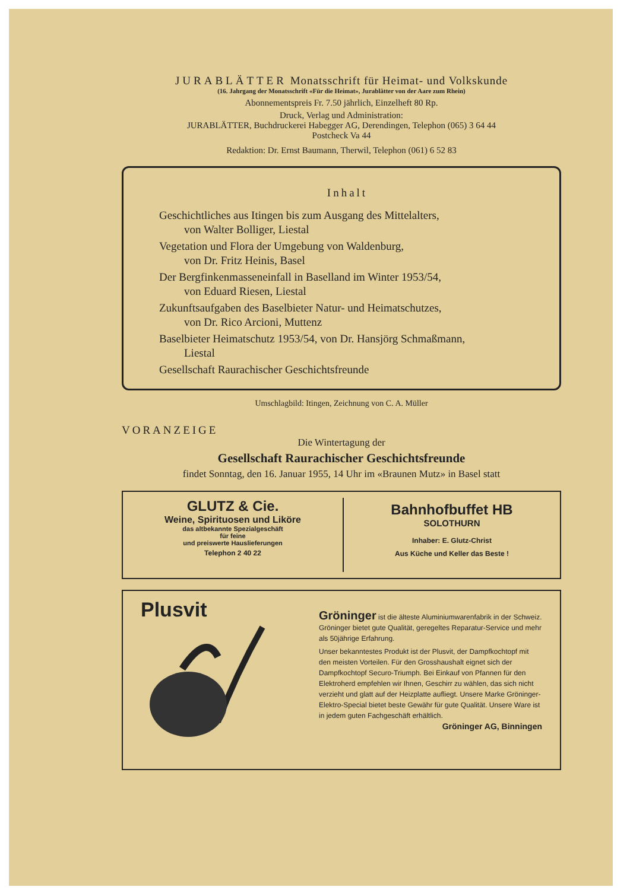JURABLÄTTER Monatsschrift für Heimat- und Volkskunde
(16. Jahrgang der Monatsschrift «Für die Heimat», Jurablätter von der Aare zum Rhein)
Abonnementspreis Fr. 7.50 jährlich, Einzelheft 80 Rp.
Druck, Verlag und Administration:
JURABLÄTTER, Buchdruckerei Habegger AG, Derendingen, Telephon (065) 3 64 44
Postcheck Va 44
Redaktion: Dr. Ernst Baumann, Therwil, Telephon (061) 6 52 83
Inhalt
Geschichtliches aus Itingen bis zum Ausgang des Mittelalters,
von Walter Bolliger, Liestal
Vegetation und Flora der Umgebung von Waldenburg,
von Dr. Fritz Heinis, Basel
Der Bergfinkenmasseneinfall in Baselland im Winter 1953/54,
von Eduard Riesen, Liestal
Zukunftsaufgaben des Baselbieter Natur- und Heimatschutzes,
von Dr. Rico Arcioni, Muttenz
Baselbieter Heimatschutz 1953/54, von Dr. Hansjörg Schmaßmann,
Liestal
Gesellschaft Raurachischer Geschichtsfreunde
Umschlagbild: Itingen, Zeichnung von C. A. Müller
VORANZEIGE
Die Wintertagung der
Gesellschaft Raurachischer Geschichtsfreunde
findet Sonntag, den 16. Januar 1955, 14 Uhr im «Braunen Mutz» in Basel statt
GLUTZ & Cie.
Weine, Spirituosen und Liköre
das altbekannte Spezialgeschäft
für feine
und preiswerte Hauslieferungen
Telephon 2 40 22
Bahnhofbuffet HB
SOLOTHURN
Inhaber: E. Glutz-Christ
Aus Küche und Keller das Beste !
Plusvit
Gröninger ist die älteste Aluminiumwarenfabrik in der Schweiz. Gröninger bietet gute Qualität, geregeltes Reparatur-Service und mehr als 50jährige Erfahrung.
Unser bekanntestes Produkt ist der Plusvit, der Dampfkochtopf mit den meisten Vorteilen. Für den Grosshaushalt eignet sich der Dampfkochtopf Securo-Triumph. Bei Einkauf von Pfannen für den Elektroherd empfehlen wir Ihnen, Geschirr zu wählen, das sich nicht verzieht und glatt auf der Heizplatte aufliegt. Unsere Marke Gröninger-Elektro-Special bietet beste Gewähr für gute Qualität. Unsere Ware ist in jedem guten Fachgeschäft erhältlich.
Gröninger AG, Binningen